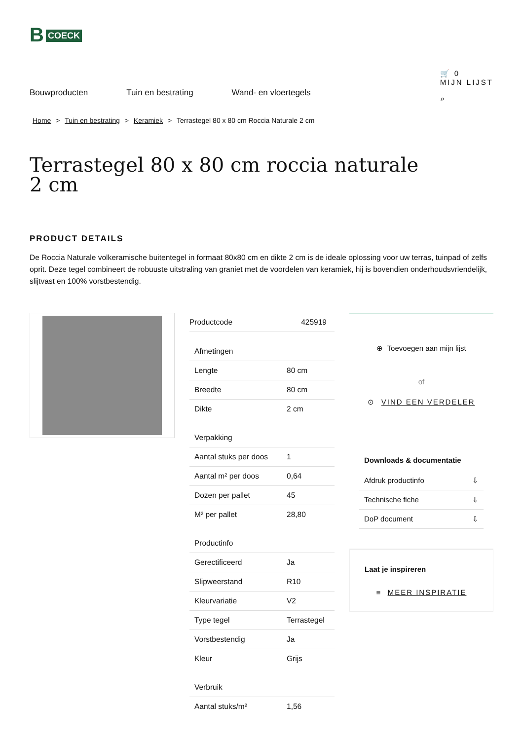B COECK
Bouwproducten Tuin en bestrating Wand- en vloertegels
🛒 0
MIJN LIJST
⌕
Home > Tuin en bestrating > Keramiek > Terrastegel 80 x 80 cm Roccia Naturale 2 cm
Terrastegel 80 x 80 cm roccia naturale 2 cm
PRODUCT DETAILS
De Roccia Naturale volkeramische buitentegel in formaat 80x80 cm en dikte 2 cm is de ideale oplossing voor uw terras, tuinpad of zelfs oprit. Deze tegel combineert de robuuste uitstraling van graniet met de voordelen van keramiek, hij is bovendien onderhoudsvriendelijk, slijtvast en 100% vorstbestendig.
| Productcode | 425919 |
| Afmetingen | |
| Lengte | 80 cm |
| Breedte | 80 cm |
| Dikte | 2 cm |
| Verpakking | |
| Aantal stuks per doos | 1 |
| Aantal m² per doos | 0,64 |
| Dozen per pallet | 45 |
| M² per pallet | 28,80 |
| Productinfo | |
| Gerectificeerd | Ja |
| Slipweerstand | R10 |
| Kleurvariatie | V2 |
| Type tegel | Terrastegel |
| Vorstbestendig | Ja |
| Kleur | Grijs |
| Verbruik | |
| Aantal stuks/m² | 1,56 |
⊕ Toevoegen aan mijn lijst
of
⊙ VIND EEN VERDELER
Downloads & documentatie
Afdruk productinfo ⇩
Technische fiche ⇩
DoP document ⇩
Laat je inspireren
≡ MEER INSPIRATIE